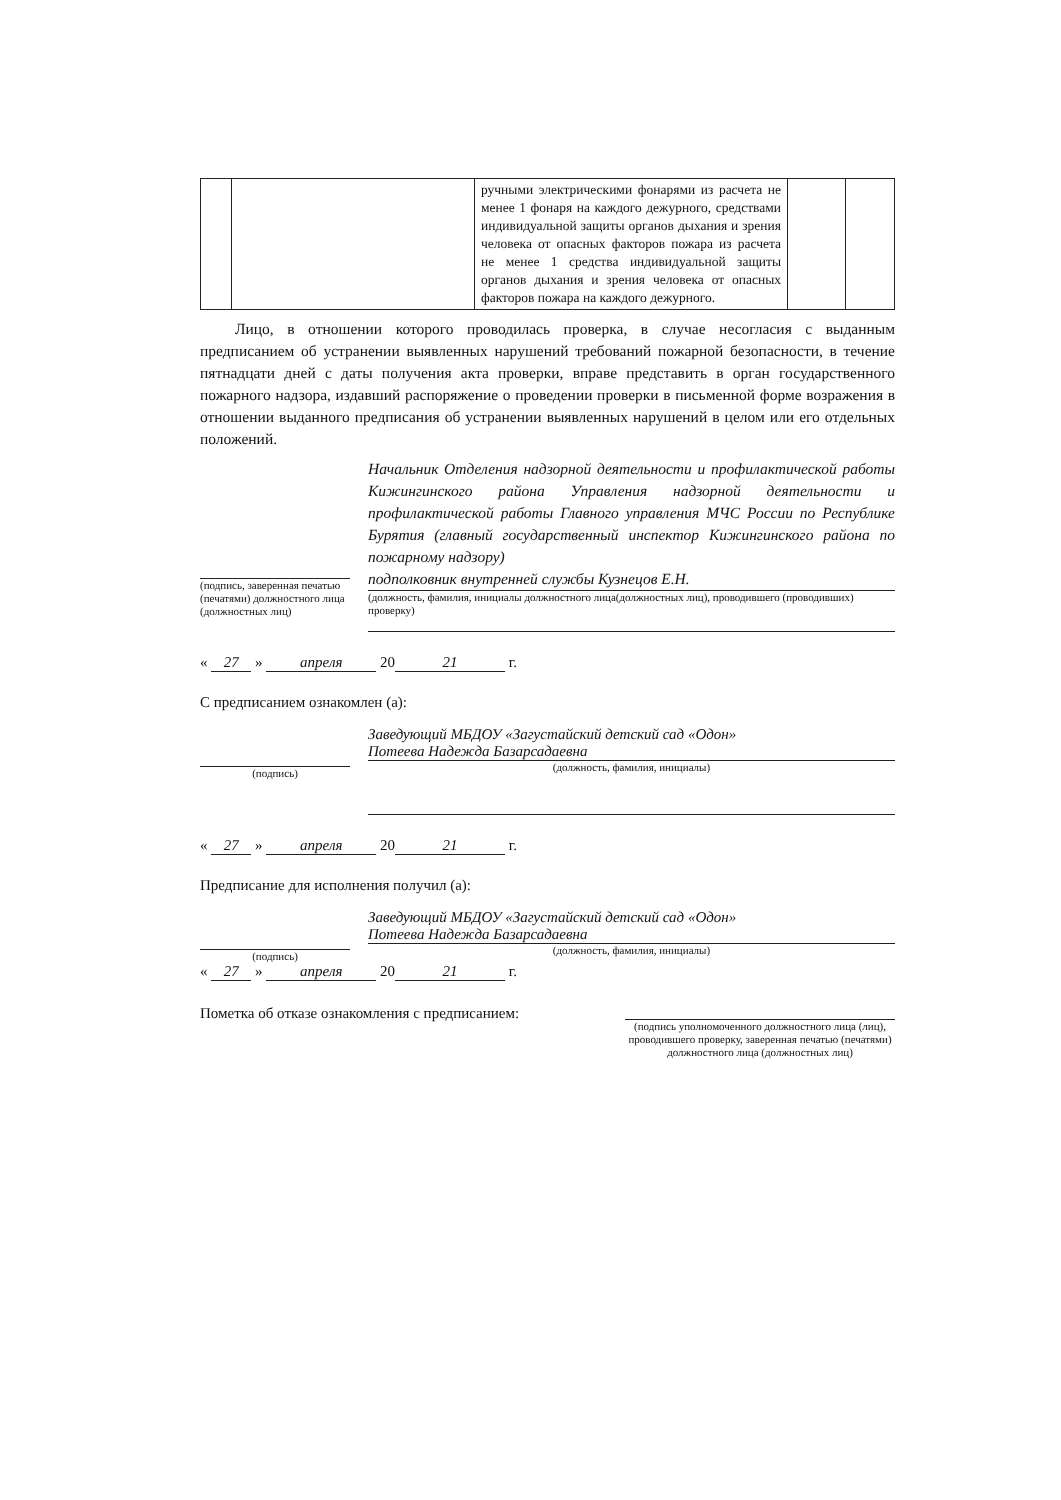| | | ручными электрическими фонарями из расчета не менее 1 фонаря на каждого дежурного, средствами индивидуальной защиты органов дыхания и зрения человека от опасных факторов пожара из расчета не менее 1 средства индивидуальной защиты органов дыхания и зрения человека от опасных факторов пожара на каждого дежурного. | | |
Лицо, в отношении которого проводилась проверка, в случае несогласия с выданным предписанием об устранении выявленных нарушений требований пожарной безопасности, в течение пятнадцати дней с даты получения акта проверки, вправе представить в орган государственного пожарного надзора, издавший распоряжение о проведении проверки в письменной форме возражения в отношении выданного предписания об устранении выявленных нарушений в целом или его отдельных положений.
(подпись, заверенная печатью (печатями) должностного лица (должностных лиц)
Начальник Отделения надзорной деятельности и профилактической работы Кижингинского района Управления надзорной деятельности и профилактической работы Главного управления МЧС России по Республике Бурятия (главный государственный инспектор Кижингинского района по пожарному надзору)
подполковник внутренней службы Кузнецов Е.Н.
(должность, фамилия, инициалы должностного лица(должностных лиц), проводившего (проводивших) проверку)
« 27 » апреля 20 21 г.
С предписанием ознакомлен (а):
(подпись)
Заведующий МБДОУ «Загустайский детский сад «Одон»
Потеева Надежда Базарсадаевна
(должность, фамилия, инициалы)
« 27 » апреля 20 21 г.
Предписание для исполнения получил (а):
(подпись)
Заведующий МБДОУ «Загустайский детский сад «Одон»
Потеева Надежда Базарсадаевна
(должность, фамилия, инициалы)
« 27 » апреля 20 21 г.
Пометка об отказе ознакомления с предписанием:
(подпись уполномоченного должностного лица (лиц), проводившего проверку, заверенная печатью (печатями) должностного лица (должностных лиц)